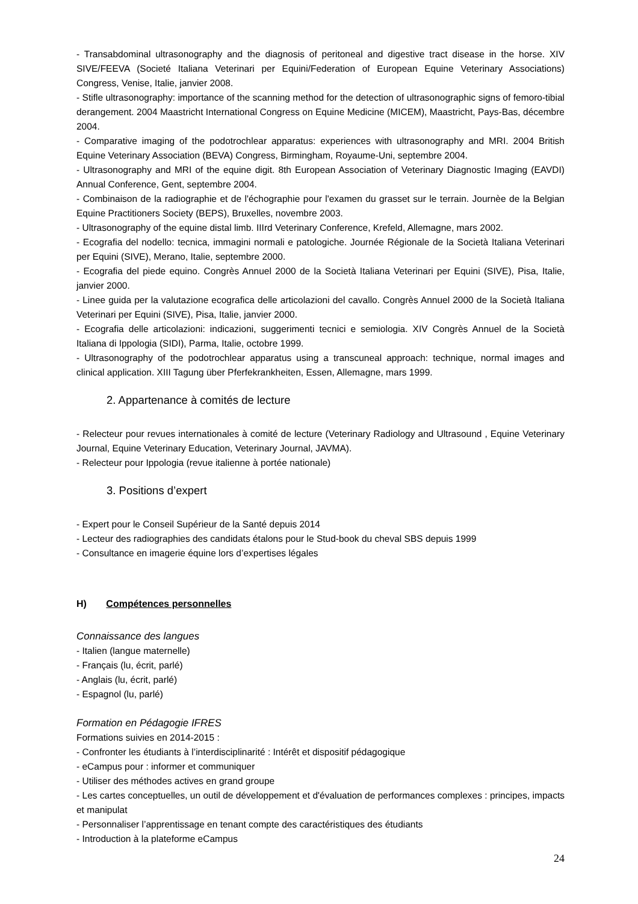- Transabdominal ultrasonography and the diagnosis of peritoneal and digestive tract disease in the horse. XIV SIVE/FEEVA (Societé Italiana Veterinari per Equini/Federation of European Equine Veterinary Associations) Congress, Venise, Italie, janvier 2008.
- Stifle ultrasonography: importance of the scanning method for the detection of ultrasonographic signs of femoro-tibial derangement. 2004 Maastricht International Congress on Equine Medicine (MICEM), Maastricht, Pays-Bas, décembre 2004.
- Comparative imaging of the podotrochlear apparatus: experiences with ultrasonography and MRI. 2004 British Equine Veterinary Association (BEVA) Congress, Birmingham, Royaume-Uni, septembre 2004.
- Ultrasonography and MRI of the equine digit. 8th European Association of Veterinary Diagnostic Imaging (EAVDI) Annual Conference, Gent, septembre 2004.
- Combinaison de la radiographie et de l'échographie pour l'examen du grasset sur le terrain. Journèe de la Belgian Equine Practitioners Society (BEPS), Bruxelles, novembre 2003.
- Ultrasonography of the equine distal limb. IIIrd Veterinary Conference, Krefeld, Allemagne, mars 2002.
- Ecografia del nodello: tecnica, immagini normali e patologiche. Journée Régionale de la Società Italiana Veterinari per Equini (SIVE), Merano, Italie, septembre 2000.
- Ecografia del piede equino. Congrès Annuel 2000 de la Società Italiana Veterinari per Equini (SIVE), Pisa, Italie, janvier 2000.
- Linee guida per la valutazione ecografica delle articolazioni del cavallo. Congrès Annuel 2000 de la Società Italiana Veterinari per Equini (SIVE), Pisa, Italie, janvier 2000.
- Ecografia delle articolazioni: indicazioni, suggerimenti tecnici e semiologia. XIV Congrès Annuel de la Società Italiana di Ippologia (SIDI), Parma, Italie, octobre 1999.
- Ultrasonography of the podotrochlear apparatus using a transcuneal approach: technique, normal images and clinical application. XIII Tagung über Pferfekrankheiten, Essen, Allemagne, mars 1999.
2. Appartenance à comités de lecture
- Relecteur pour revues internationales à comité de lecture (Veterinary Radiology and Ultrasound , Equine Veterinary Journal, Equine Veterinary Education, Veterinary Journal, JAVMA).
- Relecteur pour Ippologia (revue italienne à portée nationale)
3. Positions d’expert
- Expert pour le Conseil Supérieur de la Santé depuis 2014
- Lecteur des radiographies des candidats étalons pour le Stud-book du cheval SBS depuis 1999
- Consultance en imagerie équine lors d’expertises légales
H) Compétences personnelles
Connaissance des langues
- Italien (langue maternelle)
- Français (lu, écrit, parlé)
- Anglais (lu, écrit, parlé)
- Espagnol (lu, parlé)
Formation en Pédagogie IFRES
Formations suivies en 2014-2015 :
- Confronter les étudiants à l’interdisciplinarité : Intérêt et dispositif pédagogique
- eCampus pour : informer et communiquer
- Utiliser des méthodes actives en grand groupe
- Les cartes conceptuelles, un outil de développement et d'évaluation de performances complexes : principes, impacts et manipulat
- Personnaliser l’apprentissage en tenant compte des caractéristiques des étudiants
- Introduction à la plateforme eCampus
24